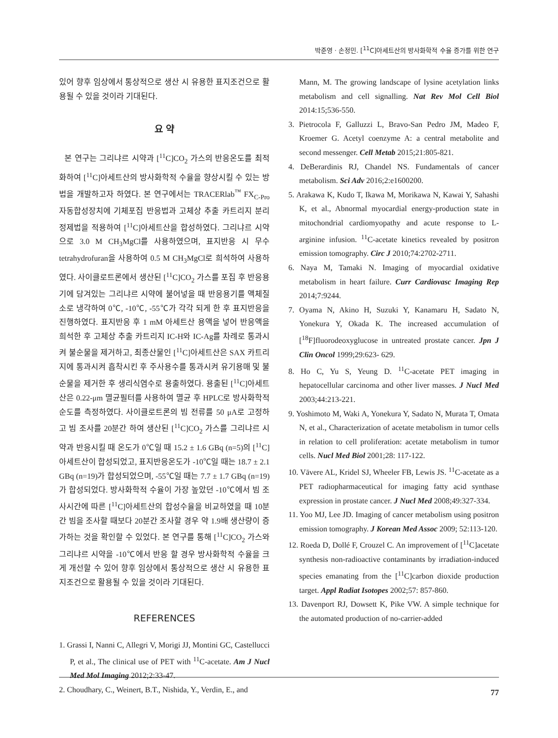박준영 · 손정민. [<sup>11</sup>C]아세트산의 방사화학적 수율 증가를 위한 연구
있어 향후 임상에서 통상적으로 생산 시 유용한 표지조건으로 활용될 수 있을 것이라 기대된다.
요 약
본 연구는 그리냐르 시약과 [<sup>11</sup>C]CO<sub>2</sub> 가스의 반응온도를 최적화하여 [<sup>11</sup>C]아세트산의 방사화학적 수율을 향상시킬 수 있는 방법을 개발하고자 하였다. 본 연구에서는 TRACERlab<sup>™</sup> FX<sub>C-Pro</sub> 자동합성장치에 기체포집 반응법과 고체상 추출 카트리지 분리정제법을 적용하여 [<sup>11</sup>C]아세트산을 합성하였다. 그리냐르 시약으로 3.0 M CH<sub>3</sub>MgCl를 사용하였으며, 표지반응 시 무수 tetrahydrofuran을 사용하여 0.5 M CH<sub>3</sub>MgCl로 희석하여 사용하였다. 사이클로트론에서 생산된 [<sup>11</sup>C]CO<sub>2</sub> 가스를 포집 후 반응용기에 담겨있는 그리냐르 시약에 불어넣을 때 반응용기를 액체질소로 냉각하여 0℃, -10℃, -55℃가 각각 되게 한 후 표지반응을 진행하였다. 표지반응 후 1 mM 아세트산 용액을 넣어 반응액을 희석한 후 고체상 추출 카트리지 IC-H와 IC-Ag를 차례로 통과시켜 불순물을 제거하고, 최종산물인 [<sup>11</sup>C]아세트산은 SAX 카트리지에 통과시켜 흡착시킨 후 주사용수를 통과시켜 유기용매 및 불순물을 제거한 후 생리식염수로 용출하였다. 용출된 [<sup>11</sup>C]아세트산은 0.22-μm 멸균필터를 사용하여 멸균 후 HPLC로 방사화학적 순도를 측정하였다. 사이클로트론의 빔 전류를 50 μA로 고정하고 빔 조사를 20분간 하여 생산된 [<sup>11</sup>C]CO<sub>2</sub> 가스를 그리냐르 시약과 반응시킬 때 온도가 0℃일 때 15.2 ± 1.6 GBq (n=5)의 [<sup>11</sup>C]아세트산이 합성되었고, 표지반응온도가 -10℃일 때는 18.7 ± 2.1 GBq (n=19)가 합성되었으며, -55℃일 때는 7.7 ± 1.7 GBq (n=19)가 합성되었다. 방사화학적 수율이 가장 높았던 -10℃에서 빔 조사시간에 따른 [<sup>11</sup>C]아세트산의 합성수율을 비교하였을 때 10분간 빔을 조사할 때보다 20분간 조사할 경우 약 1.9배 생산량이 증가하는 것을 확인할 수 있었다. 본 연구를 통해 [<sup>11</sup>C]CO<sub>2</sub> 가스와 그리냐르 시약을 -10℃에서 반응 할 경우 방사화학적 수율을 크게 개선할 수 있어 향후 임상에서 통상적으로 생산 시 유용한 표지조건으로 활용될 수 있을 것이라 기대된다.
REFERENCES
1. Grassi I, Nanni C, Allegri V, Morigi JJ, Montini GC, Castellucci P, et al., The clinical use of PET with <sup>11</sup>C-acetate. Am J Nucl Med Mol Imaging 2012;2:33-47.
2. Choudhary, C., Weinert, B.T., Nishida, Y., Verdin, E., and
Mann, M. The growing landscape of lysine acetylation links metabolism and cell signalling. Nat Rev Mol Cell Biol 2014:15;536-550.
3. Pietrocola F, Galluzzi L, Bravo-San Pedro JM, Madeo F, Kroemer G. Acetyl coenzyme A: a central metabolite and second messenger. Cell Metab 2015;21:805-821.
4. DeBerardinis RJ, Chandel NS. Fundamentals of cancer metabolism. Sci Adv 2016;2:e1600200.
5. Arakawa K, Kudo T, Ikawa M, Morikawa N, Kawai Y, Sahashi K, et al., Abnormal myocardial energy-production state in mitochondrial cardiomyopathy and acute response to L-arginine infusion. <sup>11</sup>C-acetate kinetics revealed by positron emission tomography. Circ J 2010;74:2702-2711.
6. Naya M, Tamaki N. Imaging of myocardial oxidative metabolism in heart failure. Curr Cardiovasc Imaging Rep 2014;7:9244.
7. Oyama N, Akino H, Suzuki Y, Kanamaru H, Sadato N, Yonekura Y, Okada K. The increased accumulation of [<sup>18</sup>F]fluorodeoxyglucose in untreated prostate cancer. Jpn J Clin Oncol 1999;29:623- 629.
8. Ho C, Yu S, Yeung D. <sup>11</sup>C-acetate PET imaging in hepatocellular carcinoma and other liver masses. J Nucl Med 2003;44:213-221.
9. Yoshimoto M, Waki A, Yonekura Y, Sadato N, Murata T, Omata N, et al., Characterization of acetate metabolism in tumor cells in relation to cell proliferation: acetate metabolism in tumor cells. Nucl Med Biol 2001;28: 117-122.
10. Vāvere AL, Kridel SJ, Wheeler FB, Lewis JS. <sup>11</sup>C-acetate as a PET radiopharmaceutical for imaging fatty acid synthase expression in prostate cancer. J Nucl Med 2008;49:327-334.
11. Yoo MJ, Lee JD. Imaging of cancer metabolism using positron emission tomography. J Korean Med Assoc 2009; 52:113-120.
12. Roeda D, Dollé F, Crouzel C. An improvement of [<sup>11</sup>C]acetate synthesis non-radioactive contaminants by irradiation-induced species emanating from the [<sup>11</sup>C]carbon dioxide production target. Appl Radiat Isotopes 2002;57: 857-860.
13. Davenport RJ, Dowsett K, Pike VW. A simple technique for the automated production of no-carrier-added
77